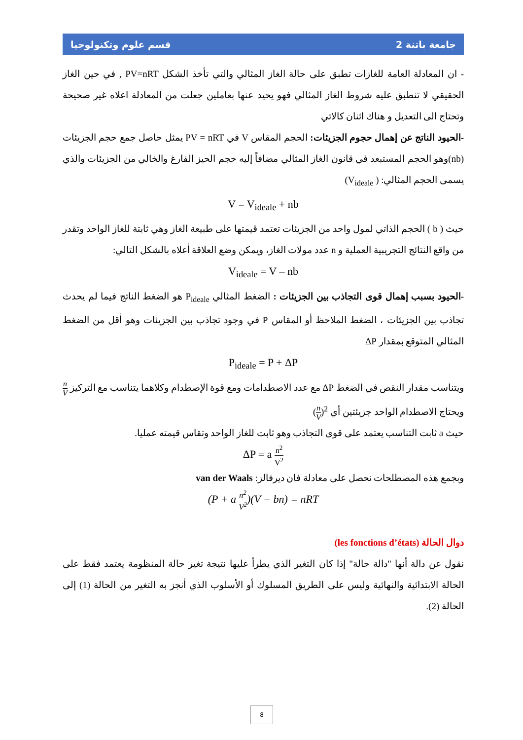جامعة باتنة 2 قسم علوم وتكنولوجيا
- ان المعادلة العامة للغازات تطبق على حالة الغاز المثالي والتي تأخذ الشكل PV=nRT , في حين الغاز الحقيقي لا تنطبق عليه شروط الغاز المثالي فهو يحيد عنها بعاملين جعلت من المعادلة اعلاه غير صحيحة وتحتاج الى التعديل و هناك اثنان كالاتي
-الحيود الناتج عن إهمال حجوم الجزيئات: الحجم المقاس V في PV = nRT يمثل حاصل جمع حجم الجزيئات (nb)وهو الحجم المستبعد في قانون الغاز المثالي مضافاً إليه حجم الحيز الفارغ والخالي من الجزيئات والذي يسمى الحجم المثالي: ( V<sub>ideale</sub>)
V = V<sub>ideale</sub> + nb
حيث ( b ) الحجم الذاتي لمول واحد من الجزيئات تعتمد قيمتها على طبيعة الغاز وهي ثابتة للغاز الواحد وتقدر من واقع النتائج التجريبية العملية و n عدد مولات الغاز، ويمكن وضع العلاقة أعلاه بالشكل التالي:
V<sub>ideale</sub> = V – nb
-الحيود بسبب إهمال قوى التجاذب بين الجزيئات : الضغط المثالي P<sub>ideale</sub> هو الضغط الناتج فيما لم يحدث تجاذب بين الجزيئات ، الضغط الملاحظ أو المقاس P في وجود تجاذب بين الجزيئات وهو أقل من الضغط المثالي المتوقع بمقدار ΔP
P<sub>ideale</sub> = P + ΔP
ويتناسب مقدار النقص في الضغط ΔP مع عدد الاصطدامات ومع قوة الإصطدام وكلاهما يتناسب مع التركيز n V ويحتاج الاصطدام الواحد جزيئتين أي (n V)<sup>2</sup>
حيث a ثابت التناسب يعتمد على قوى التجاذب وهو ثابت للغاز الواحد وتقاس قيمته عمليا.
ΔP = a n<sup>2</sup> V<sup>2</sup>
وبجمع هذه المصطلحات نحصل على معادلة فان ديرفالز: van der Waals
(P + a n<sup>2</sup> V<sup>2</sup>)(V − bn) = nRT
دوال الحالة (les fonctions d’états)
نقول عن دالة أنها "دالة حالة" إذا كان التغير الذي يطرأ عليها نتيجة تغير حالة المنظومة يعتمد فقط على الحالة الابتدائية والنهائية وليس على الطريق المسلوك أو الأسلوب الذي أنجز به التغير من الحالة (1) إلى الحالة (2).
8